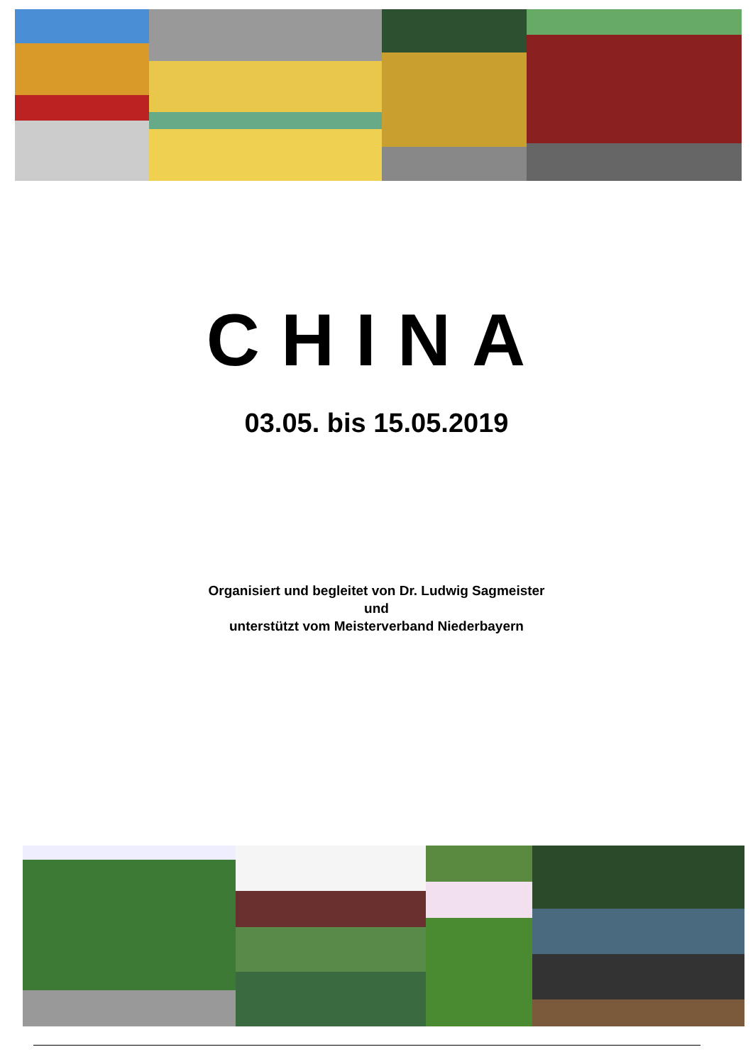CHINA
03.05. bis 15.05.2019
Organisiert und begleitet von Dr. Ludwig Sagmeister
und
unterstützt vom Meisterverband Niederbayern